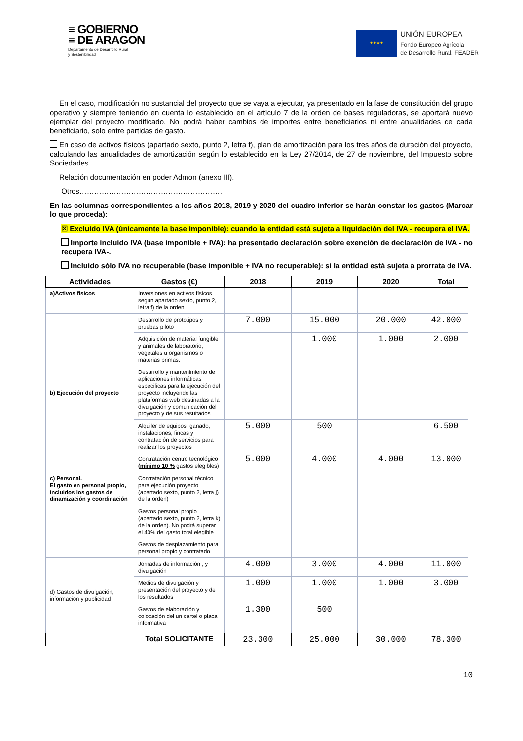≡ GOBIERNO
≡ DE ARAGON
Departamento de Desarrollo Rural
y Sostenibilidad
★★★★
UNIÓN EUROPEA
Fondo Europeo Agrícola
de Desarrollo Rural. FEADER
En el caso, modificación no sustancial del proyecto que se vaya a ejecutar, ya presentado en la fase de constitución del grupo operativo y siempre teniendo en cuenta lo establecido en el artículo 7 de la orden de bases reguladoras, se aportará nuevo ejemplar del proyecto modificado. No podrá haber cambios de importes entre beneficiarios ni entre anualidades de cada beneficiario, solo entre partidas de gasto.
En caso de activos físicos (apartado sexto, punto 2, letra f), plan de amortización para los tres años de duración del proyecto, calculando las anualidades de amortización según lo establecido en la Ley 27/2014, de 27 de noviembre, del Impuesto sobre Sociedades.
Relación documentación en poder Admon (anexo III).
Otros………………………………………………….
En las columnas correspondientes a los años 2018, 2019 y 2020 del cuadro inferior se harán constar los gastos (Marcar lo que proceda):
☒ Excluido IVA (únicamente la base imponible): cuando la entidad está sujeta a liquidación del IVA - recupera el IVA.
Importe incluido IVA (base imponible + IVA): ha presentado declaración sobre exención de declaración de IVA - no recupera IVA-.
Incluido sólo IVA no recuperable (base imponible + IVA no recuperable): si la entidad está sujeta a prorrata de IVA.
| Actividades | Gastos (€) | 2018 | 2019 | 2020 | Total |
| --- | --- | --- | --- | --- | --- |
| a)Activos físicos | Inversiones en activos físicos según apartado sexto, punto 2, letra f) de la orden | | | | |
| b) Ejecución del proyecto | Desarrollo de prototipos y pruebas piloto | 7.000 | 15.000 | 20.000 | 42.000 |
| | Adquisición de material fungible y animales de laboratorio, vegetales u organismos o materias primas. | | 1.000 | 1.000 | 2.000 |
| | Desarrollo y mantenimiento de aplicaciones informáticas especificas para la ejecución del proyecto incluyendo las plataformas web destinadas a la divulgación y comunicación del proyecto y de sus resultados | | | | |
| | Alquiler de equipos, ganado, instalaciones, fincas y contratación de servicios para realizar los proyectos | 5.000 | 500 | | 6.500 |
| | Contratación centro tecnológico (mínimo 10 % gastos elegibles) | 5.000 | 4.000 | 4.000 | 13.000 |
| c) Personal. El gasto en personal propio, incluidos los gastos de dinamización y coordinación | Contratación personal técnico para ejecución proyecto (apartado sexto, punto 2, letra j) de la orden) | | | | |
| | Gastos personal propio (apartado sexto, punto 2, letra k) de la orden). No podrá superar el 40% del gasto total elegible | | | | |
| | Gastos de desplazamiento para personal propio y contratado | | | | |
| d) Gastos de divulgación, información y publicidad | Jornadas de información , y divulgación | 4.000 | 3.000 | 4.000 | 11.000 |
| | Medios de divulgación y presentación del proyecto y de los resultados | 1.000 | 1.000 | 1.000 | 3.000 |
| | Gastos de elaboración y colocación del un cartel o placa informativa | 1.300 | 500 | | |
| | Total SOLICITANTE | 23.300 | 25.000 | 30.000 | 78.300 |
10